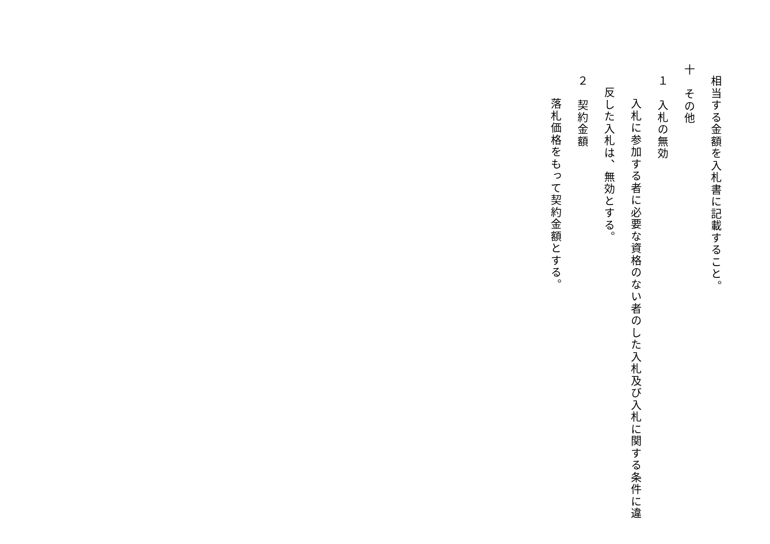相当する金額を入札書に記載すること。
十　その他
１　入札の無効
入札に参加する者に必要な資格のない者のした入札及び入札に関する条件に違
反した入札は、無効とする。
２　契約金額
落札価格をもって契約金額とする。